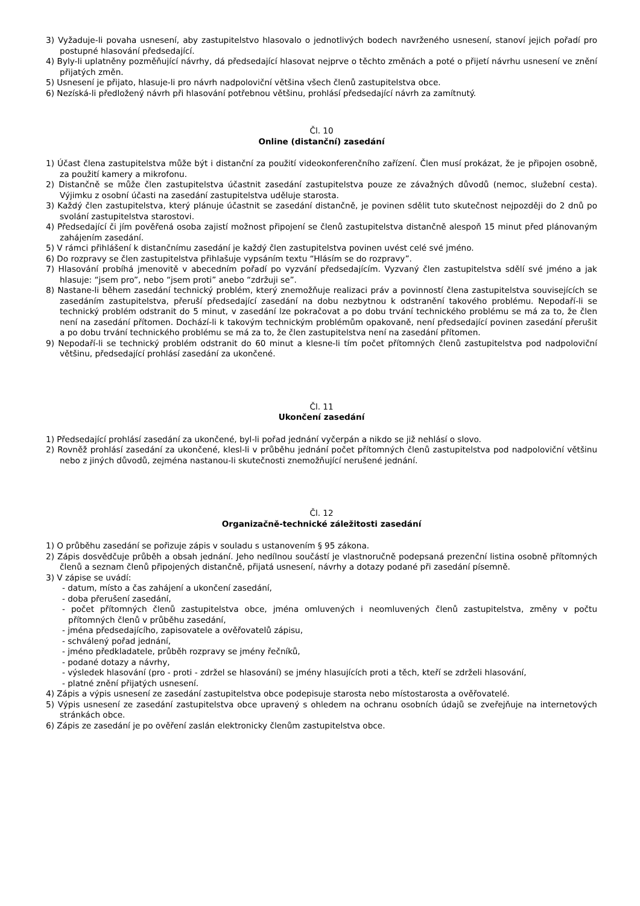3) Vyžaduje-li povaha usnesení, aby zastupitelstvo hlasovalo o jednotlivých bodech navrženého usnesení, stanoví jejich pořadí pro postupné hlasování předsedající.
4) Byly-li uplatněny pozměňující návrhy, dá předsedající hlasovat nejprve o těchto změnách a poté o přijetí návrhu usnesení ve znění přijatých změn.
5) Usnesení je přijato, hlasuje-li pro návrh nadpoloviční většina všech členů zastupitelstva obce.
6) Nezíská-li předložený návrh při hlasování potřebnou většinu, prohlásí předsedající návrh za zamítnutý.
Čl. 10
Online (distanční) zasedání
1) Účast člena zastupitelstva může být i distanční za použití videokonferenčního zařízení. Člen musí prokázat, že je připojen osobně, za použití kamery a mikrofonu.
2) Distančně se může člen zastupitelstva účastnit zasedání zastupitelstva pouze ze závažných důvodů (nemoc, služební cesta). Výjimku z osobní účasti na zasedání zastupitelstva uděluje starosta.
3) Každý člen zastupitelstva, který plánuje účastnit se zasedání distančně, je povinen sdělit tuto skutečnost nejpozději do 2 dnů po svolání zastupitelstva starostovi.
4) Předsedající či jím pověřená osoba zajistí možnost připojení se členů zastupitelstva distančně alespoň 15 minut před plánovaným zahájením zasedání.
5) V rámci přihlášení k distančnímu zasedání je každý člen zastupitelstva povinen uvést celé své jméno.
6) Do rozpravy se člen zastupitelstva přihlašuje vypsáním textu “Hlásím se do rozpravy”.
7) Hlasování probíhá jmenovitě v abecedním pořadí po vyzvání předsedajícím. Vyzvaný člen zastupitelstva sdělí své jméno a jak hlasuje: “jsem pro”, nebo “jsem proti” anebo “zdržuji se”.
8) Nastane-li během zasedání technický problém, který znemožňuje realizaci práv a povinností člena zastupitelstva souvisejících se zasedáním zastupitelstva, přeruší předsedající zasedání na dobu nezbytnou k odstranění takového problému. Nepodaří-li se technický problém odstranit do 5 minut, v zasedání lze pokračovat a po dobu trvání technického problému se má za to, že člen není na zasedání přítomen. Dochází-li k takovým technickým problémům opakovaně, není předsedající povinen zasedání přerušit a po dobu trvání technického problému se má za to, že člen zastupitelstva není na zasedání přítomen.
9) Nepodaří-li se technický problém odstranit do 60 minut a klesne-li tím počet přítomných členů zastupitelstva pod nadpoloviční většinu, předsedající prohlásí zasedání za ukončené.
Čl. 11
Ukončení zasedání
1) Předsedající prohlásí zasedání za ukončené, byl-li pořad jednání vyčerpán a nikdo se již nehlásí o slovo.
2) Rovněž prohlásí zasedání za ukončené, klesl-li v průběhu jednání počet přítomných členů zastupitelstva pod nadpoloviční většinu nebo z jiných důvodů, zejména nastanou-li skutečnosti znemožňující nerušené jednání.
Čl. 12
Organizačně-technické záležitosti zasedání
1) O průběhu zasedání se pořizuje zápis v souladu s ustanovením § 95 zákona.
2) Zápis dosvědčuje průběh a obsah jednání. Jeho nedílnou součástí je vlastnoručně podepsaná prezenční listina osobně přítomných členů a seznam členů připojených distančně, přijatá usnesení, návrhy a dotazy podané při zasedání písemně.
3) V zápise se uvádí:
- datum, místo a čas zahájení a ukončení zasedání,
- doba přerušení zasedání,
- počet přítomných členů zastupitelstva obce, jména omluvených i neomluvených členů zastupitelstva, změny v počtu přítomných členů v průběhu zasedání,
- jména předsedajícího, zapisovatele a ověřovatelů zápisu,
- schválený pořad jednání,
- jméno předkladatele, průběh rozpravy se jmény řečníků,
- podané dotazy a návrhy,
- výsledek hlasování (pro - proti - zdržel se hlasování) se jmény hlasujících proti a těch, kteří se zdrželi hlasování,
- platné znění přijatých usnesení.
4) Zápis a výpis usnesení ze zasedání zastupitelstva obce podepisuje starosta nebo místostarosta a ověřovatelé.
5) Výpis usnesení ze zasedání zastupitelstva obce upravený s ohledem na ochranu osobních údajů se zveřejňuje na internetových stránkách obce.
6) Zápis ze zasedání je po ověření zaslán elektronicky členům zastupitelstva obce.